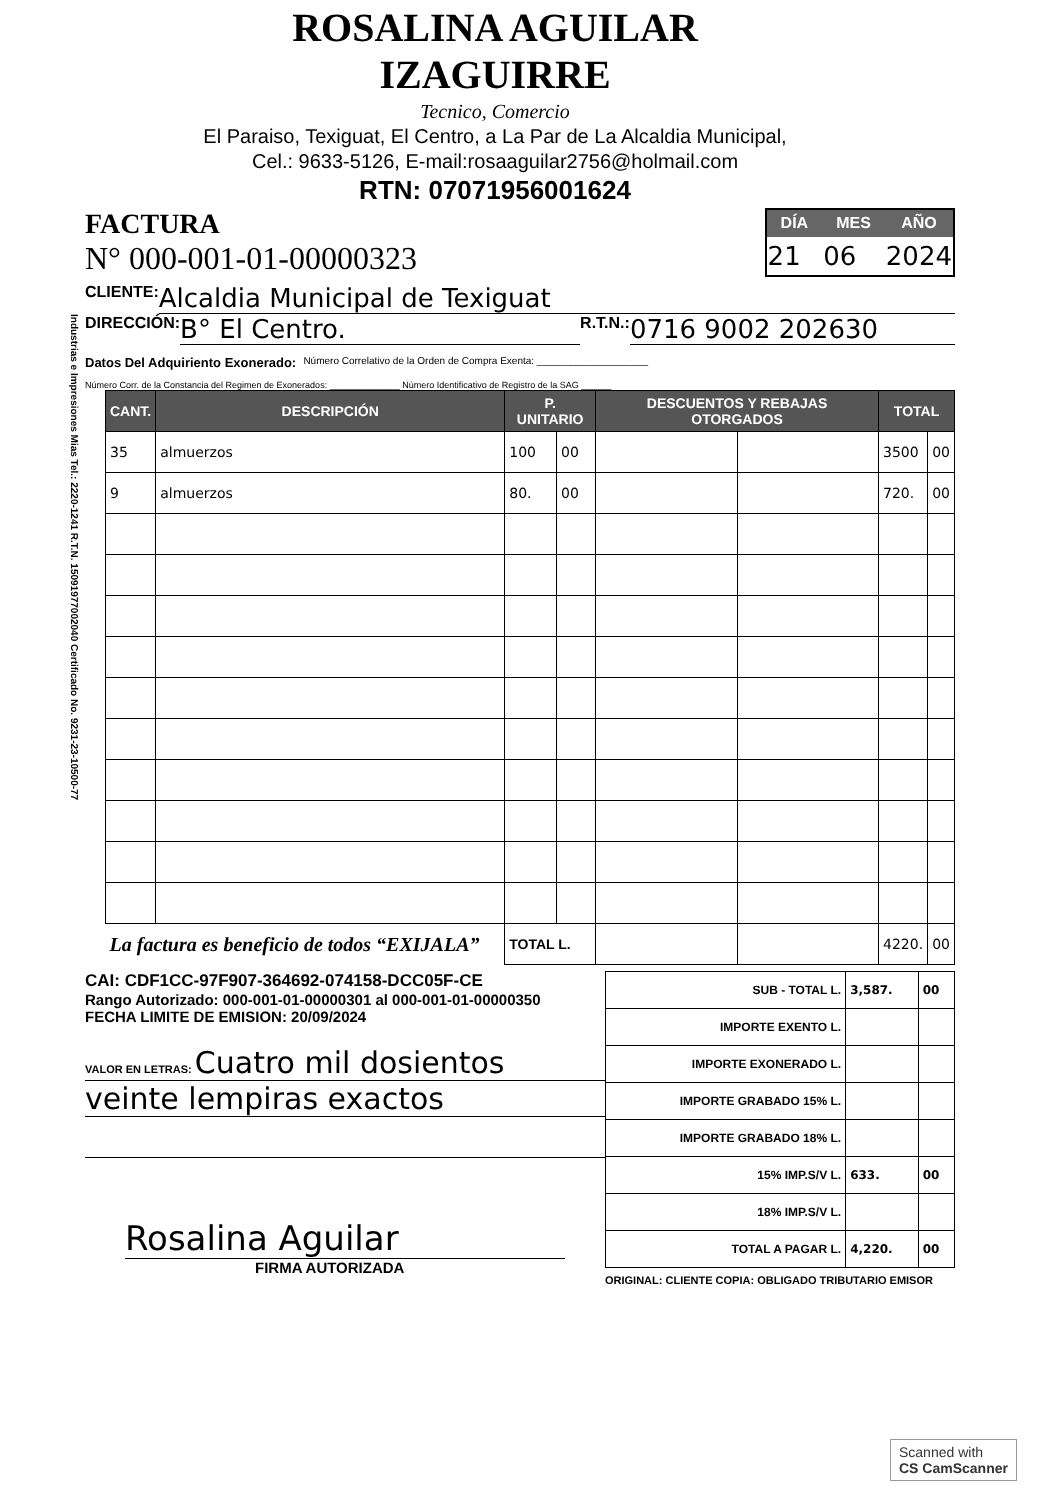ROSALINA AGUILAR IZAGUIRRE
Tecnico, Comercio
El Paraiso, Texiguat, El Centro, a La Par de La Alcaldia Municipal,
Cel.: 9633-5126, E-mail:rosaaguilar2756@holmail.com
RTN: 07071956001624
FACTURA
N° 000-001-01-00000323
| DÍA | MES | AÑO |
| --- | --- | --- |
| 21 | 06 | 2024 |
CLIENTE: Alcaldia Municipal de Texiguat
DIRECCIÓN: B° El Centro. R.T.N.: 0716 9002 202630
Datos Del Adquiriento Exonerado: Número Correlativo de la Orden de Compra Exenta: ____________________
Número Corr. de la Constancia del Regimen de Exonerados: ______________ Número Identificativo de Registro de la SAG ______
| CANT. | DESCRIPCIÓN | P. UNITARIO | | DESCUENTOS Y REBAJAS OTORGADOS | | TOTAL | |
| --- | --- | --- | --- | --- | --- | --- | --- |
| 35 | almuerzos | 100 | 00 | | | 3500 | 00 |
| 9 | almuerzos | 80. | 00 | | | 720. | 00 |
| La factura es beneficio de todos “EXIJALA” | | TOTAL L. | | | | 4220. | 00 |
CAI: CDF1CC-97F907-364692-074158-DCC05F-CE
Rango Autorizado: 000-001-01-00000301 al 000-001-01-00000350
FECHA LIMITE DE EMISION: 20/09/2024
VALOR EN LETRAS: Cuatro mil dosientos
veinte lempiras exactos
Rosalina Aguilar
FIRMA AUTORIZADA
| SUB - TOTAL L. | 3,587. | 00 |
| IMPORTE EXENTO L. | | |
| IMPORTE EXONERADO L. | | |
| IMPORTE GRABADO 15% L. | | |
| IMPORTE GRABADO 18% L. | | |
| 15% IMP.S/V L. | 633. | 00 |
| 18% IMP.S/V L. | | |
| TOTAL A PAGAR L. | 4,220. | 00 |
ORIGINAL: CLIENTE COPIA: OBLIGADO TRIBUTARIO EMISOR
Industrias e Impresiones Mias Tel.: 2220-1241 R.T.N. 15091977002040 Certificado No. 9231-23-10500-77
Scanned with
CS CamScanner